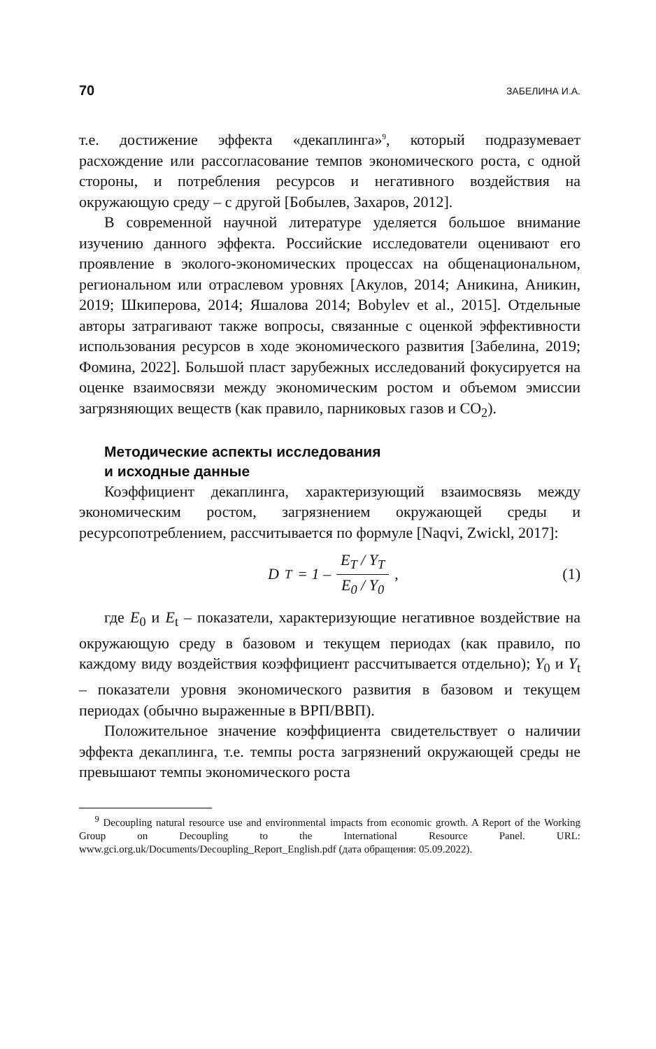70 ЗАБЕЛИНА И.А.
т.е. достижение эффекта «декаплинга»<sup>9</sup>, который подразумевает расхождение или рассогласование темпов экономического роста, с одной стороны, и потребления ресурсов и негативного воздействия на окружающую среду – с другой [Бобылев, Захаров, 2012].
В современной научной литературе уделяется большое внимание изучению данного эффекта. Российские исследователи оценивают его проявление в эколого-экономических процессах на общенациональном, региональном или отраслевом уровнях [Акулов, 2014; Аникина, Аникин, 2019; Шкиперова, 2014; Яшалова 2014; Bobylev et al., 2015]. Отдельные авторы затрагивают также вопросы, связанные с оценкой эффективности использования ресурсов в ходе экономического развития [Забелина, 2019; Фомина, 2022]. Большой пласт зарубежных исследований фокусируется на оценке взаимосвязи между экономическим ростом и объемом эмиссии загрязняющих веществ (как правило, парниковых газов и CO<sub>2</sub>).
Методические аспекты исследования
и исходные данные
Коэффициент декаплинга, характеризующий взаимосвязь между экономическим ростом, загрязнением окружающей среды и ресурсопотреблением, рассчитывается по формуле [Naqvi, Zwickl, 2017]:
D<sub>T</sub> = 1 – E<sub>T</sub> / Y<sub>T</sub> E<sub>0</sub> / Y<sub>0</sub> , (1)
где E<sub>0</sub> и E<sub>t</sub> – показатели, характеризующие негативное воздействие на окружающую среду в базовом и текущем периодах (как правило, по каждому виду воздействия коэффициент рассчитывается отдельно); Y<sub>0</sub> и Y<sub>t</sub> – показатели уровня экономического развития в базовом и текущем периодах (обычно выраженные в ВРП/ВВП).
Положительное значение коэффициента свидетельствует о наличии эффекта декаплинга, т.е. темпы роста загрязнений окружающей среды не превышают темпы экономического роста
<sup>9</sup> Decoupling natural resource use and environmental impacts from economic growth. A Report of the Working Group on Decoupling to the International Resource Panel. URL: www.gci.org.uk/Documents/Decoupling_Report_English.pdf (дата обращения: 05.09.2022).